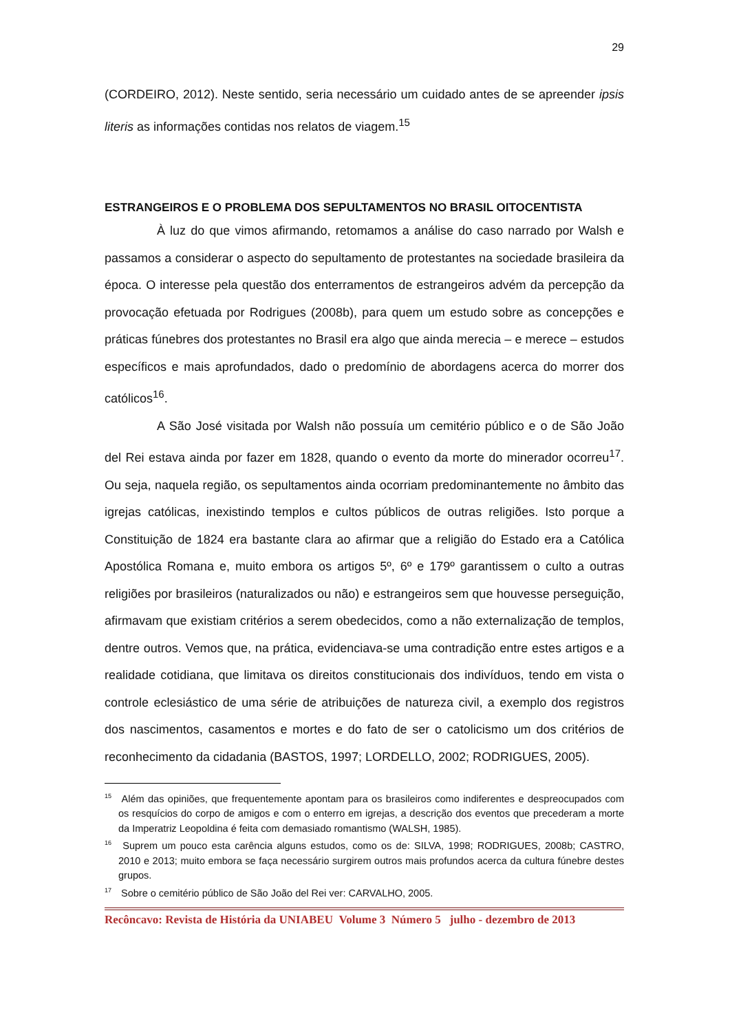29
(CORDEIRO, 2012). Neste sentido, seria necessário um cuidado antes de se apreender ipsis literis as informações contidas nos relatos de viagem.<sup>15</sup>
ESTRANGEIROS E O PROBLEMA DOS SEPULTAMENTOS NO BRASIL OITOCENTISTA
À luz do que vimos afirmando, retomamos a análise do caso narrado por Walsh e passamos a considerar o aspecto do sepultamento de protestantes na sociedade brasileira da época. O interesse pela questão dos enterramentos de estrangeiros advém da percepção da provocação efetuada por Rodrigues (2008b), para quem um estudo sobre as concepções e práticas fúnebres dos protestantes no Brasil era algo que ainda merecia – e merece – estudos específicos e mais aprofundados, dado o predomínio de abordagens acerca do morrer dos católicos<sup>16</sup>.
A São José visitada por Walsh não possuía um cemitério público e o de São João del Rei estava ainda por fazer em 1828, quando o evento da morte do minerador ocorreu<sup>17</sup>. Ou seja, naquela região, os sepultamentos ainda ocorriam predominantemente no âmbito das igrejas católicas, inexistindo templos e cultos públicos de outras religiões. Isto porque a Constituição de 1824 era bastante clara ao afirmar que a religião do Estado era a Católica Apostólica Romana e, muito embora os artigos 5º, 6º e 179º garantissem o culto a outras religiões por brasileiros (naturalizados ou não) e estrangeiros sem que houvesse perseguição, afirmavam que existiam critérios a serem obedecidos, como a não externalização de templos, dentre outros. Vemos que, na prática, evidenciava-se uma contradição entre estes artigos e a realidade cotidiana, que limitava os direitos constitucionais dos indivíduos, tendo em vista o controle eclesiástico de uma série de atribuições de natureza civil, a exemplo dos registros dos nascimentos, casamentos e mortes e do fato de ser o catolicismo um dos critérios de reconhecimento da cidadania (BASTOS, 1997; LORDELLO, 2002; RODRIGUES, 2005).
<sup>15</sup> Além das opiniões, que frequentemente apontam para os brasileiros como indiferentes e despreocupados com os resquícios do corpo de amigos e com o enterro em igrejas, a descrição dos eventos que precederam a morte da Imperatriz Leopoldina é feita com demasiado romantismo (WALSH, 1985).
<sup>16</sup> Suprem um pouco esta carência alguns estudos, como os de: SILVA, 1998; RODRIGUES, 2008b; CASTRO, 2010 e 2013; muito embora se faça necessário surgirem outros mais profundos acerca da cultura fúnebre destes grupos.
<sup>17</sup> Sobre o cemitério público de São João del Rei ver: CARVALHO, 2005.
Recôncavo: Revista de História da UNIABEU Volume 3 Número 5 julho - dezembro de 2013